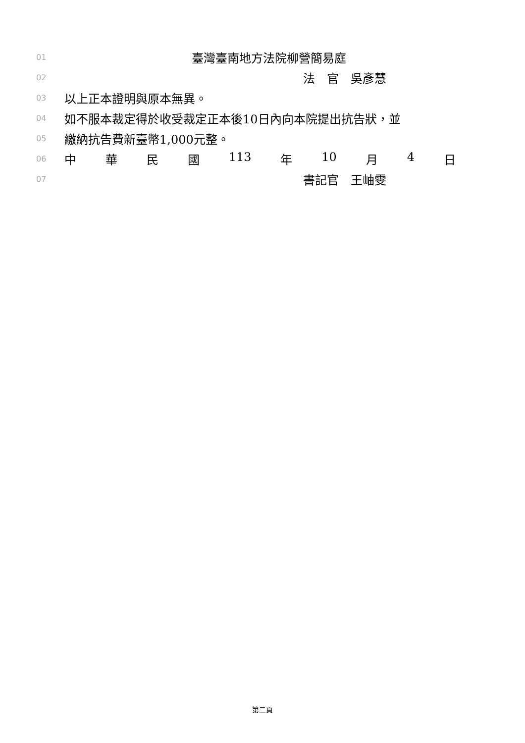01 臺灣臺南地方法院柳營簡易庭
02 法　官　吳彥慧
03 以上正本證明與原本無異。
04 如不服本裁定得於收受裁定正本後10日內向本院提出抗告狀，並
05 繳納抗告費新臺幣1,000元整。
06 中 華 民 國 113 年 10 月 4 日
07 書記官　王岫雯
第二頁